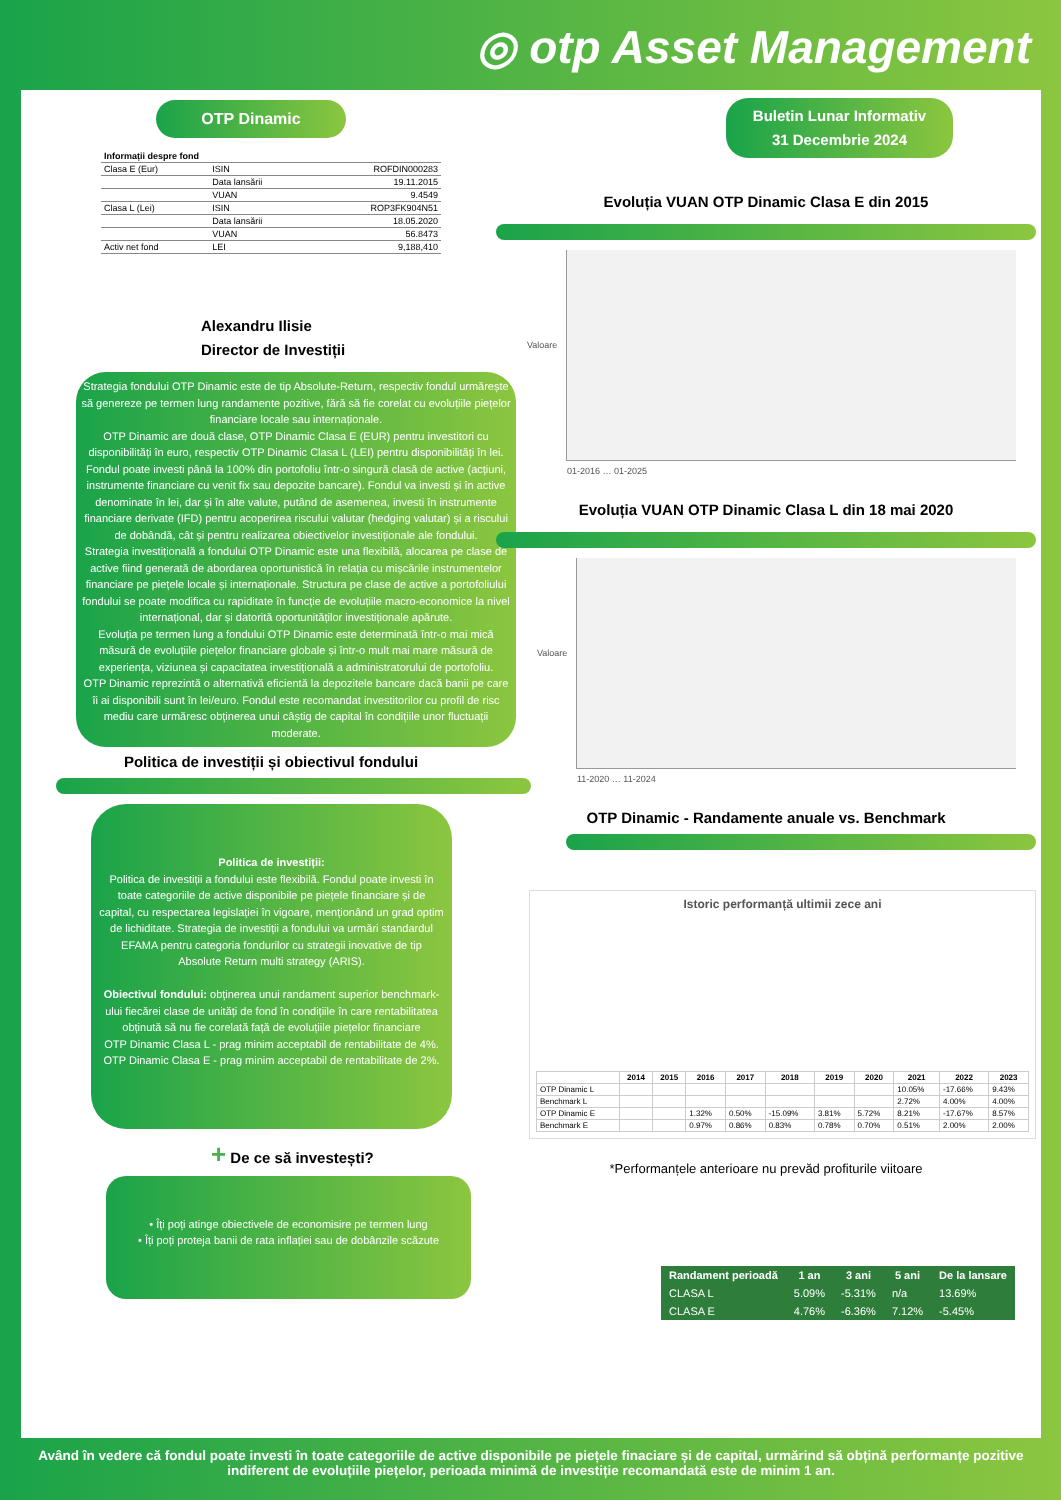◎ otp Asset Management
OTP Dinamic
| Informații despre fond | | |
| Clasa E (Eur) | ISIN | ROFDIN000283 |
| | Data lansării | 19.11.2015 |
| | VUAN | 9.4549 |
| Clasa L (Lei) | ISIN | ROP3FK904N51 |
| | Data lansării | 18.05.2020 |
| | VUAN | 56.8473 |
| Activ net fond | LEI | 9,188,410 |
Alexandru Ilisie
Director de Investiții
Strategia fondului OTP Dinamic este de tip Absolute-Return, respectiv fondul urmărește să genereze pe termen lung randamente pozitive, fără să fie corelat cu evoluțiile piețelor financiare locale sau internaționale.
OTP Dinamic are două clase, OTP Dinamic Clasa E (EUR) pentru investitori cu disponibilități în euro, respectiv OTP Dinamic Clasa L (LEI) pentru disponibilități în lei. Fondul poate investi până la 100% din portofoliu într-o singură clasă de active (acțiuni, instrumente financiare cu venit fix sau depozite bancare). Fondul va investi și în active denominate în lei, dar și în alte valute, putând de asemenea, investi în instrumente financiare derivate (IFD) pentru acoperirea riscului valutar (hedging valutar) și a riscului de dobândă, cât și pentru realizarea obiectivelor investiționale ale fondului.
Strategia investițională a fondului OTP Dinamic este una flexibilă, alocarea pe clase de active fiind generată de abordarea oportunistică în relația cu mișcările instrumentelor financiare pe piețele locale și internaționale. Structura pe clase de active a portofoliului fondului se poate modifica cu rapiditate în funcție de evoluțiile macro-economice la nivel internațional, dar și datorită oportunităților investiționale apărute.
Evoluția pe termen lung a fondului OTP Dinamic este determinată într-o mai mică măsură de evoluțiile piețelor financiare globale și într-o mult mai mare măsură de experiența, viziunea și capacitatea investițională a administratorului de portofoliu.
OTP Dinamic reprezintă o alternativă eficientă la depozitele bancare dacă banii pe care îi ai disponibili sunt în lei/euro. Fondul este recomandat investitorilor cu profil de risc mediu care urmăresc obținerea unui câștig de capital în condițiile unor fluctuații moderate.
Politica de investiții și obiectivul fondului
Politica de investiții:
Politica de investiții a fondului este flexibilă. Fondul poate investi în toate categoriile de active disponibile pe piețele financiare și de capital, cu respectarea legislației în vigoare, menționând un grad optim de lichiditate. Strategia de investiții a fondului va urmări standardul EFAMA pentru categoria fondurilor cu strategii inovative de tip Absolute Return multi strategy (ARIS).
Obiectivul fondului: obținerea unui randament superior benchmark-ului fiecărei clase de unități de fond în condițiile în care rentabilitatea obținută să nu fie corelată față de evoluțiile piețelor financiare
OTP Dinamic Clasa L - prag minim acceptabil de rentabilitate de 4%.
OTP Dinamic Clasa E - prag minim acceptabil de rentabilitate de 2%.
+ De ce să investești?
• Îți poți atinge obiectivele de economisire pe termen lung
• Îți poți proteja banii de rata inflației sau de dobânzile scăzute
Buletin Lunar Informativ
31 Decembrie 2024
Evoluția VUAN OTP Dinamic Clasa E din 2015
Valoare
01-2016 … 01-2025
Evoluția VUAN OTP Dinamic Clasa L din 18 mai 2020
Valoare
11-2020 … 11-2024
OTP Dinamic - Randamente anuale vs. Benchmark
Istoric performanță ultimii zece ani
| | 2014 | 2015 | 2016 | 2017 | 2018 | 2019 | 2020 | 2021 | 2022 | 2023 |
| --- | --- | --- | --- | --- | --- | --- | --- | --- | --- | --- |
| OTP Dinamic L | | | | | | | | 10.05% | -17.66% | 9.43% |
| Benchmark L | | | | | | | | 2.72% | 4.00% | 4.00% |
| OTP Dinamic E | | | 1.32% | 0.50% | -15.09% | 3.81% | 5.72% | 8.21% | -17.67% | 8.57% |
| Benchmark E | | | 0.97% | 0.86% | 0.83% | 0.78% | 0.70% | 0.51% | 2.00% | 2.00% |
*Performanțele anterioare nu prevăd profiturile viitoare
| Randament perioadă | 1 an | 3 ani | 5 ani | De la lansare |
| --- | --- | --- | --- | --- |
| CLASA L | 5.09% | -5.31% | n/a | 13.69% |
| CLASA E | 4.76% | -6.36% | 7.12% | -5.45% |
Având în vedere că fondul poate investi în toate categoriile de active disponibile pe piețele finaciare și de capital, urmărind să obțină performanțe pozitive indiferent de evoluțiile piețelor, perioada minimă de investiție recomandată este de minim 1 an.